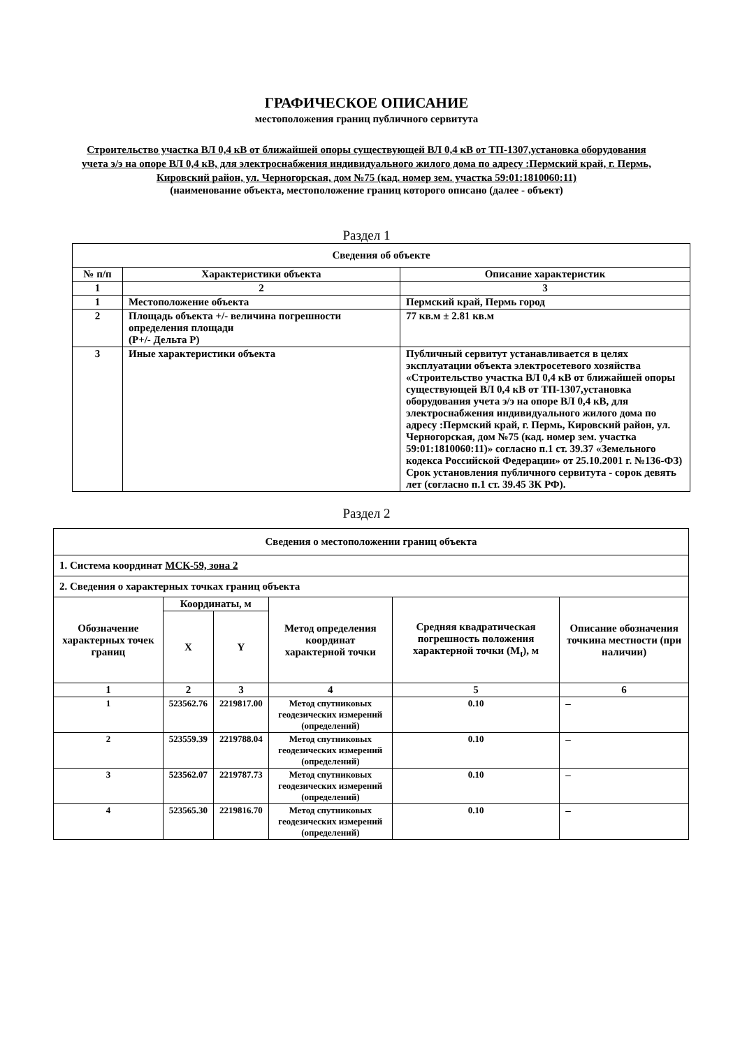ГРАФИЧЕСКОЕ ОПИСАНИЕ
местоположения границ публичного сервитута
Строительство участка ВЛ 0,4 кВ от ближайшей опоры существующей ВЛ 0,4 кВ от ТП-1307,установка оборудования учета э/э на опоре ВЛ 0,4 кВ, для электроснабжения индивидуального жилого дома по адресу :Пермский край, г. Пермь, Кировский район, ул. Черногорская, дом №75 (кад. номер зем. участка 59:01:1810060:11)
(наименование объекта, местоположение границ которого описано (далее - объект)
Раздел 1
| Сведения об объекте | | |
| --- | --- | --- |
| № п/п | Характеристики объекта | Описание характеристик |
| 1 | 2 | 3 |
| 1 | Местоположение объекта | Пермский край, Пермь город |
| 2 | Площадь объекта +/- величина погрешности определения площади (P+/- Дельта P) | 77 кв.м ± 2.81 кв.м |
| 3 | Иные характеристики объекта | Публичный сервитут устанавливается в целях эксплуатации объекта электросетевого хозяйства «Строительство участка ВЛ 0,4 кВ от ближайшей опоры существующей ВЛ 0,4 кВ от ТП-1307,установка оборудования учета э/э на опоре ВЛ 0,4 кВ, для электроснабжения индивидуального жилого дома по адресу :Пермский край, г. Пермь, Кировский район, ул. Черногорская, дом №75 (кад. номер зем. участка 59:01:1810060:11)» согласно п.1 ст. 39.37 «Земельного кодекса Российской Федерации» от 25.10.2001 г. №136-ФЗ) Срок установления публичного сервитута - сорок девять лет (согласно п.1 ст. 39.45 ЗК РФ). |
Раздел 2
| Сведения о местоположении границ объекта | | | | | |
| --- | --- | --- | --- | --- | --- |
| 1. Система координат МСК-59, зона 2 | | | | | |
| 2. Сведения о характерных точках границ объекта | | | | | |
| Обозначение характерных точек границ | Координаты, м | | Метод определения координат характерной точки | Средняя квадратическая погрешность положения характерной точки (M<sub>t</sub>), м | Описание обозначения точкина местности (при наличии) |
| | X | Y | | | |
| 1 | 2 | 3 | 4 | 5 | 6 |
| 1 | 523562.76 | 2219817.00 | Метод спутниковых геодезических измерений (определений) | 0.10 | – |
| 2 | 523559.39 | 2219788.04 | Метод спутниковых геодезических измерений (определений) | 0.10 | – |
| 3 | 523562.07 | 2219787.73 | Метод спутниковых геодезических измерений (определений) | 0.10 | – |
| 4 | 523565.30 | 2219816.70 | Метод спутниковых геодезических измерений (определений) | 0.10 | – |